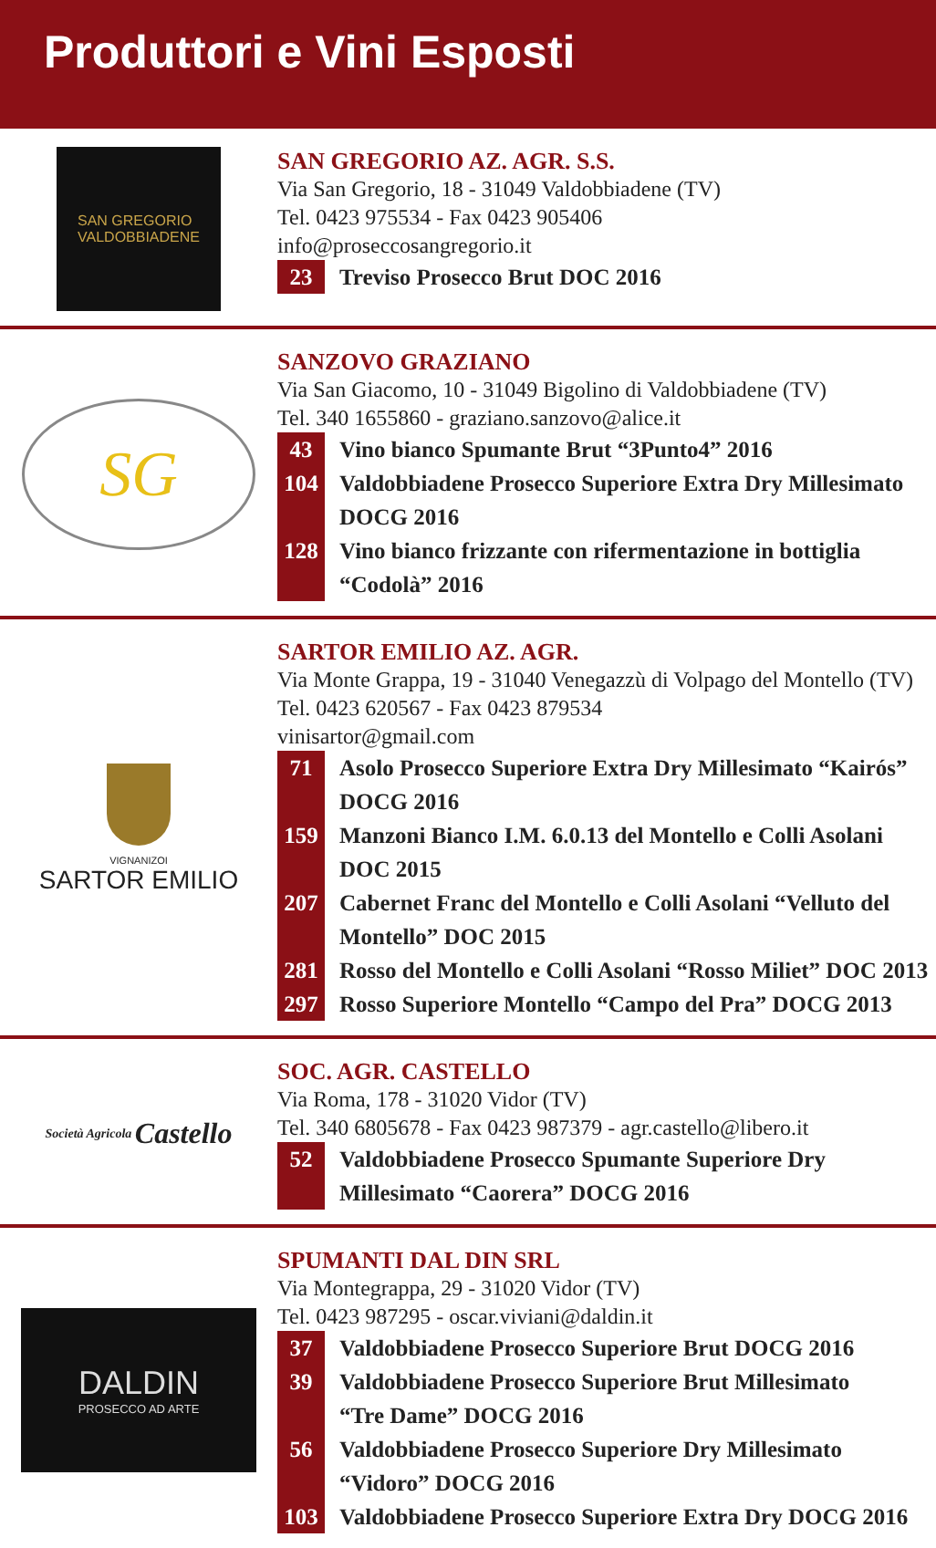Produttori e Vini Esposti
SAN GREGORIO
VALDOBBIADENE
SAN GREGORIO AZ. AGR. S.S.
Via San Gregorio, 18 - 31049 Valdobbiadene (TV)
Tel. 0423 975534 - Fax 0423 905406
info@proseccosangregorio.it
23 Treviso Prosecco Brut DOC 2016
SG
SANZOVO GRAZIANO
Via San Giacomo, 10 - 31049 Bigolino di Valdobbiadene (TV)
Tel. 340 1655860 - graziano.sanzovo@alice.it
43 Vino bianco Spumante Brut “3Punto4” 2016
104 Valdobbiadene Prosecco Superiore Extra Dry Millesimato DOCG 2016
128 Vino bianco frizzante con rifermentazione in bottiglia “Codolà” 2016
VIGNANIZOI
SARTOR EMILIO
SARTOR EMILIO AZ. AGR.
Via Monte Grappa, 19 - 31040 Venegazzù di Volpago del Montello (TV)
Tel. 0423 620567 - Fax 0423 879534
vinisartor@gmail.com
71 Asolo Prosecco Superiore Extra Dry Millesimato “Kairós” DOCG 2016
159 Manzoni Bianco I.M. 6.0.13 del Montello e Colli Asolani DOC 2015
207 Cabernet Franc del Montello e Colli Asolani “Velluto del Montello” DOC 2015
281 Rosso del Montello e Colli Asolani “Rosso Miliet” DOC 2013
297 Rosso Superiore Montello “Campo del Pra” DOCG 2013
Società Agricola Castello
SOC. AGR. CASTELLO
Via Roma, 178 - 31020 Vidor (TV)
Tel. 340 6805678 - Fax 0423 987379 - agr.castello@libero.it
52 Valdobbiadene Prosecco Spumante Superiore Dry
Millesimato “Caorera” DOCG 2016
DALDIN
PROSECCO AD ARTE
SPUMANTI DAL DIN SRL
Via Montegrappa, 29 - 31020 Vidor (TV)
Tel. 0423 987295 - oscar.viviani@daldin.it
37 Valdobbiadene Prosecco Superiore Brut DOCG 2016
39 Valdobbiadene Prosecco Superiore Brut Millesimato
“Tre Dame” DOCG 2016
56 Valdobbiadene Prosecco Superiore Dry Millesimato “Vidoro” DOCG 2016
103 Valdobbiadene Prosecco Superiore Extra Dry DOCG 2016